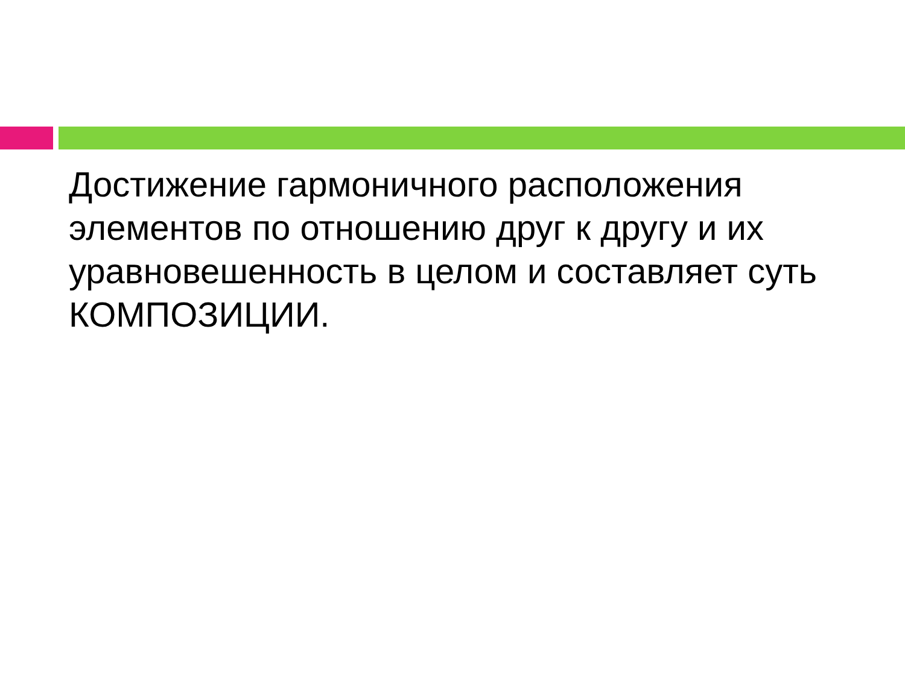Достижение гармоничного расположения элементов по отношению друг к другу и их уравновешенность в целом и составляет суть КОМПОЗИЦИИ.